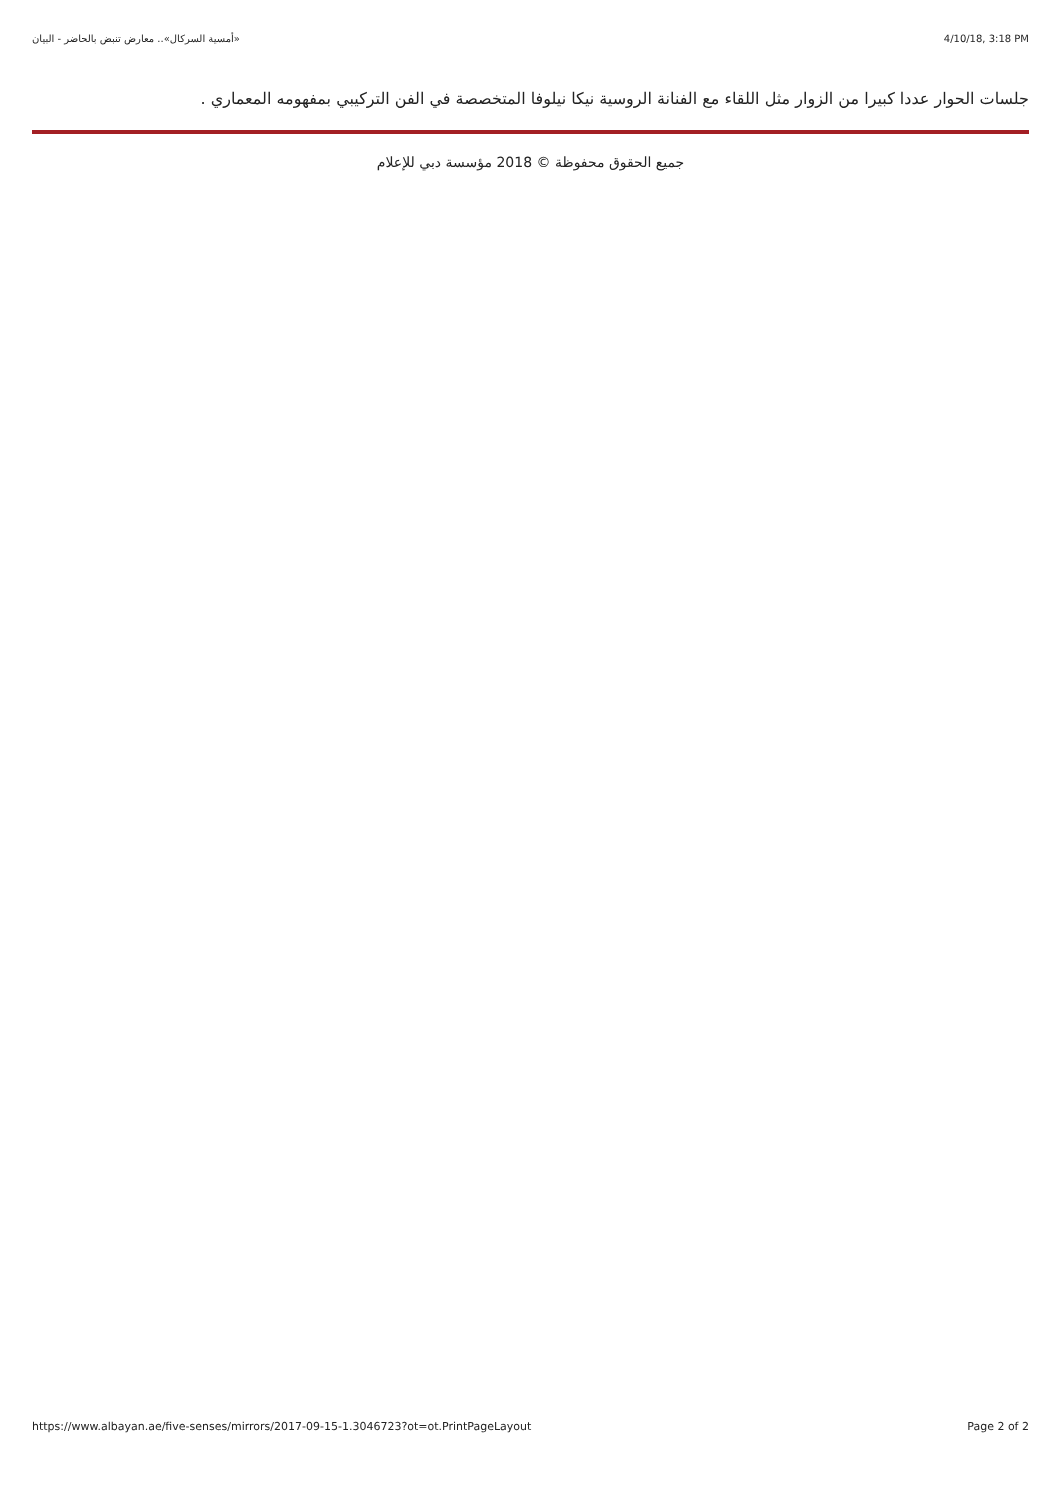«أمسية السركال».. معارض تنبض بالحاضر - البيان 4/10/18, 3:18 PM
جلسات الحوار عددا كبيرا من الزوار مثل اللقاء مع الفنانة الروسية نيكا نيلوفا المتخصصة في الفن التركيبي بمفهومه المعماري .
جميع الحقوق محفوظة © 2018 مؤسسة دبي للإعلام
https://www.albayan.ae/five-senses/mirrors/2017-09-15-1.3046723?ot=ot.PrintPageLayout Page 2 of 2